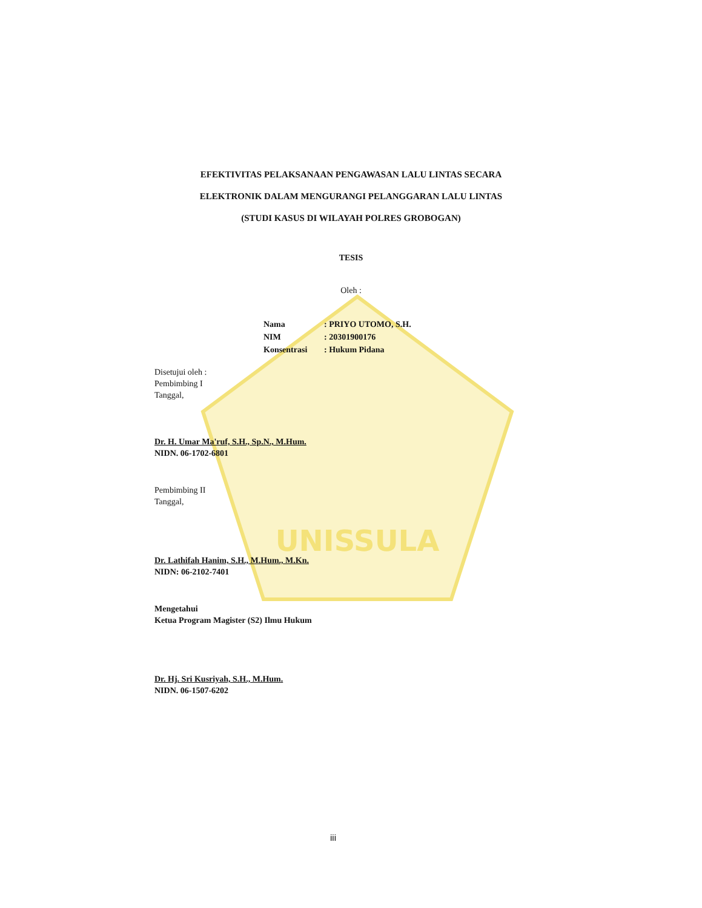UNISSULA
EFEKTIVITAS PELAKSANAAN PENGAWASAN LALU LINTAS SECARA
ELEKTRONIK DALAM MENGURANGI PELANGGARAN LALU LINTAS
(STUDI KASUS DI WILAYAH POLRES GROBOGAN)
TESIS
Oleh :
Nama: PRIYO UTOMO, S.H.
NIM: 20301900176
Konsentrasi: Hukum Pidana
Disetujui oleh :
Pembimbing I
Tanggal,
Dr. H. Umar Ma'ruf, S.H., Sp.N., M.Hum.
NIDN. 06-1702-6801
Pembimbing II
Tanggal,
Dr. Lathifah Hanim, S.H., M.Hum., M.Kn.
NIDN: 06-2102-7401
Mengetahui
Ketua Program Magister (S2) Ilmu Hukum
Dr. Hj. Sri Kusriyah, S.H., M.Hum.
NIDN. 06-1507-6202
iii